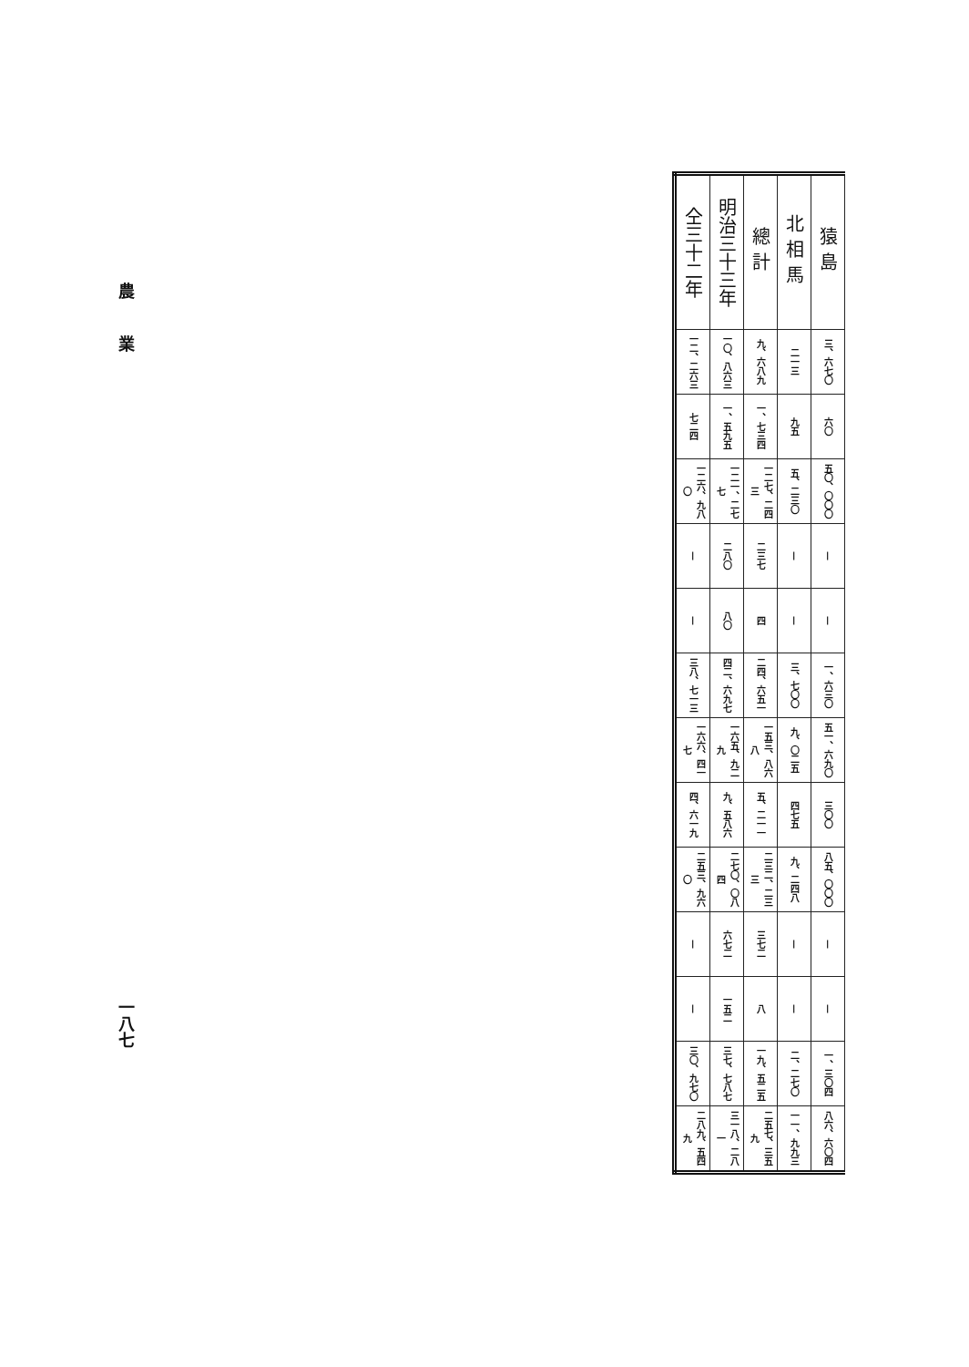| 猿島 | 三、六七〇 | 六〇 | 五〇、〇〇〇 | — | — | 一、六三〇 | 五一、六九〇 | 三〇〇 | 八五、〇〇〇 | — | — | 一、三〇四 | 八六、六〇四 |
| 北相馬 | 二一三 | 九五 | 五、二三〇 | — | — | 三、七〇〇 | 九、〇二五 | 四七五 | 九、二四八 | — | — | 二、二七〇 | 一一、九九三 |
| 總計 | 九、六八九 | 一、七三四 | 一二七、二四三 | 二三七 | 四 | 二四、六五一 | 一五三、八六八 | 五、二一一 | 二三二、二三三 | 三七二 | 八 | 一九、五二五 | 二五七、三五九 |
| 明治三十三年 | 一〇、八六三 | 一、五九五 | 一二一、二七七 | 二八〇 | 八〇 | 四二、六九七 | 一六五、九二九 | 九、五八六 | 二七〇、〇八四 | 六七二 | 一五二 | 三七、七八七 | 三一八、二八一 |
| 仝三十二年 | 一二、二六三 | 七二四 | 一二六、九八〇 | — | — | 三八、七一三 | 一六六、四一七 | 四、六一九 | 二五三、九六〇 | — | — | 三〇、九七〇 | 二八九、五四九 |
農業
一八七